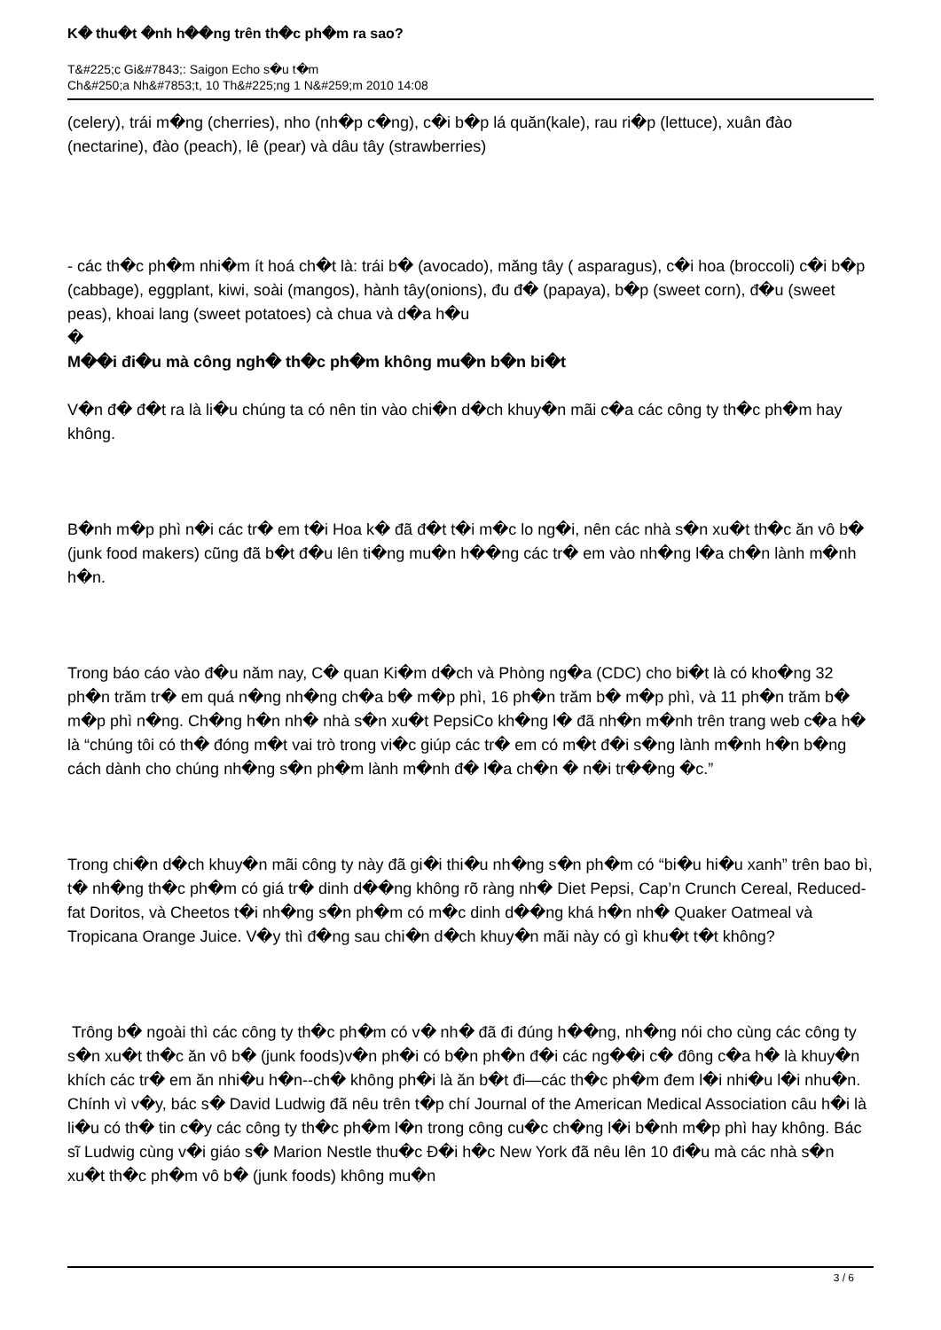K� thu�t �nh h��ng trên th�c ph�m ra sao?
T&#225;c Gi&#7843;: Saigon Echo s�u t�m
Ch&#250;a Nh&#7853;t, 10 Th&#225;ng 1 N&#259;m 2010 14:08
(celery), trái m�ng (cherries), nho (nh�p c�ng), c�i b�p lá quăn(kale), rau ri�p (lettuce), xuân đào (nectarine), đào (peach), lê (pear) và dâu tây (strawberries)
- các th�c ph�m nhi�m ít hoá ch�t là: trái b� (avocado), măng tây ( asparagus), c�i hoa (broccoli) c�i b�p (cabbage), eggplant, kiwi, soài (mangos), hành tây(onions), đu đ� (papaya), b�p (sweet corn), đ�u (sweet peas), khoai lang (sweet potatoes) cà chua và d�a h�u
�
M��i đi�u mà công ngh� th�c ph�m không mu�n b�n bi�t
V�n đ� đ�t ra là li�u chúng ta có nên tin vào chi�n d�ch khuy�n mãi c�a các công ty th�c ph�m hay không.
B�nh m�p phì n�i các tr� em t�i Hoa k� đã đ�t t�i m�c lo ng�i, nên các nhà s�n xu�t th�c ăn vô b� (junk food makers) cũng đã b�t đ�u lên ti�ng mu�n h��ng các tr� em vào nh�ng l�a ch�n lành m�nh h�n.
Trong báo cáo vào đ�u năm nay, C� quan Ki�m d�ch và Phòng ng�a (CDC) cho bi�t là có kho�ng 32 ph�n trăm tr� em quá n�ng nh�ng ch�a b� m�p phì, 16 ph�n trăm b� m�p phì, và 11 ph�n trăm b� m�p phì n�ng. Ch�ng h�n nh� nhà s�n xu�t PepsiCo kh�ng l� đã nh�n m�nh trên trang web c�a h� là “chúng tôi có th� đóng m�t vai trò trong vi�c giúp các tr� em có m�t đ�i s�ng lành m�nh h�n b�ng cách dành cho chúng nh�ng s�n ph�m lành m�nh đ� l�a ch�n � n�i tr��ng �c.”
Trong chi�n d�ch khuy�n mãi công ty này đã gi�i thi�u nh�ng s�n ph�m có “bi�u hi�u xanh” trên bao bì, t� nh�ng th�c ph�m có giá tr� dinh d��ng không rõ ràng nh� Diet Pepsi, Cap’n Crunch Cereal, Reduced-fat Doritos, và Cheetos t�i nh�ng s�n ph�m có m�c dinh d��ng khá h�n nh� Quaker Oatmeal và Tropicana Orange Juice. V�y thì đ�ng sau chi�n d�ch khuy�n mãi này có gì khu�t t�t không?
Trông b� ngoài thì các công ty th�c ph�m có v� nh� đã đi đúng h��ng, nh�ng nói cho cùng các công ty s�n xu�t th�c ăn vô b� (junk foods)v�n ph�i có b�n ph�n đ�i các ng��i c� đông c�a h� là khuy�n khích các tr� em ăn nhi�u h�n--ch� không ph�i là ăn b�t đi—các th�c ph�m đem l�i nhi�u l�i nhu�n. Chính vì v�y, bác s� David Ludwig đã nêu trên t�p chí Journal of the American Medical Association câu h�i là li�u có th� tin c�y các công ty th�c ph�m l�n trong công cu�c ch�ng l�i b�nh m�p phì hay không. Bác sĩ Ludwig cùng v�i giáo s� Marion Nestle thu�c Đ�i h�c New York đã nêu lên 10 đi�u mà các nhà s�n xu�t th�c ph�m vô b� (junk foods) không mu�n
3 / 6